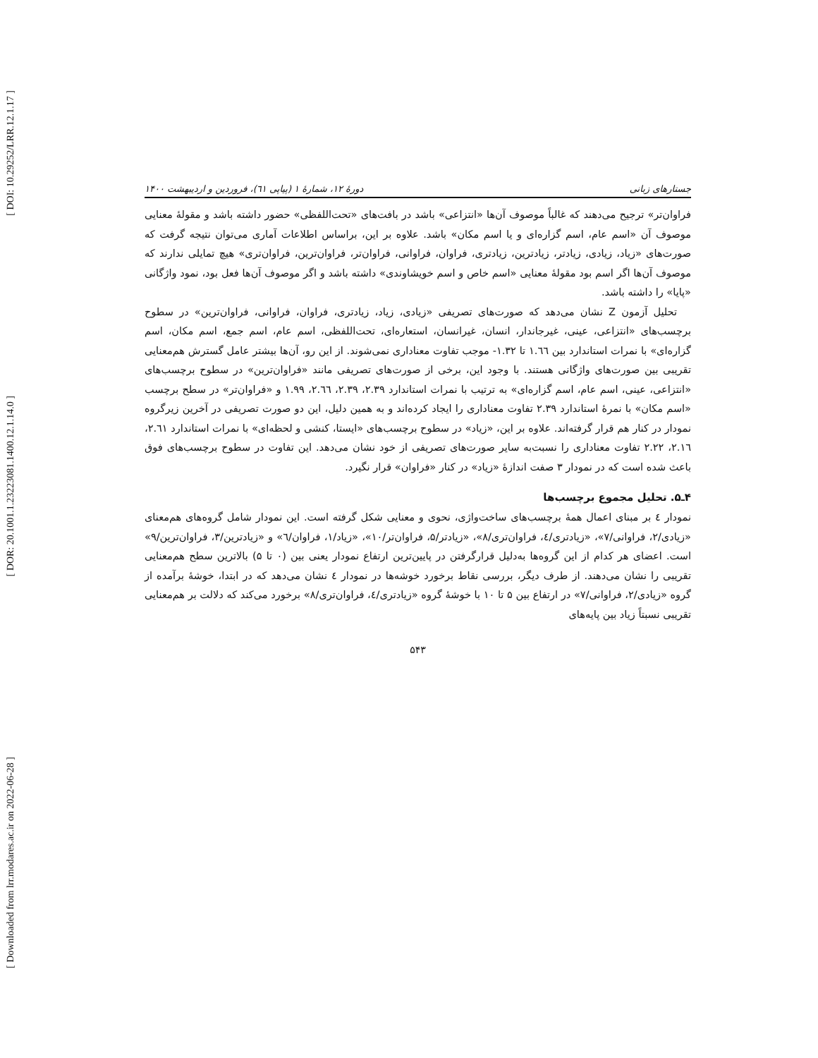[ DOI: 10.29252/LRR.12.1.17 ]
[ DOR: 20.1001.1.23223081.1400.12.1.14.0 ]
[ Downloaded from lrr.modares.ac.ir on 2022-06-28 ]
جستارهای زبانی دورهٔ ۱۲، شمارهٔ ۱ (پیاپی ٦۱)، فروردین و اردیبهشت ۱۴۰۰
فراوان‌تر» ترجیح می‌دهند که غالباً موصوف آن‌ها «انتزاعی» باشد در بافت‌های «تحت‌اللفظی» حضور داشته باشد و مقولهٔ معنایی موصوف آن «اسم عام، اسم گزاره‌ای و یا اسم مکان» باشد. علاوه بر این، براساس اطلاعات آماری می‌توان نتیجه گرفت که صورت‌های «زیاد، زیادی، زیادتر، زیادترین، زیادتری، فراوان، فراوانی، فراوان‌تر، فراوان‌ترین، فراوان‌تری» هیچ تمایلی ندارند که موصوف آن‌ها اگر اسم بود مقولهٔ معنایی «اسم خاص و اسم خویشاوندی» داشته باشد و اگر موصوف آن‌ها فعل بود، نمود واژگانی «پایا» را داشته باشد.
تحلیل آزمون Z نشان می‌دهد که صورت‌های تصریفی «زیادی، زیاد، زیادتری، فراوان، فراوانی، فراوان‌ترین» در سطوح برچسب‌های «انتزاعی، عینی، غیرجاندار، انسان، غیرانسان، استعاره‌ای، تحت‌اللفظی، اسم عام، اسم جمع، اسم مکان، اسم گزاره‌ای» با نمرات استاندارد بین ۱.٦٦ تا ۱.۳۲- موجب تفاوت معناداری نمی‌شوند. از این رو، آن‌ها بیشتر عامل گسترش هم‌معنایی تقریبی بین صورت‌های واژگانی هستند. با وجود این، برخی از صورت‌های تصریفی مانند «فراوان‌ترین» در سطوح برچسب‌های «انتزاعی، عینی، اسم عام، اسم گزاره‌ای» به ترتیب با نمرات استاندارد ۲.۳۹، ۲.۳۹، ۲.٦٦، ۱.۹۹ و «فراوان‌تر» در سطح برچسب «اسم مکان» با نمرهٔ استاندارد ۲.۳۹ تفاوت معناداری را ایجاد کرده‌اند و به همین دلیل، این دو صورت تصریفی در آخرین زیرگروه نمودار در کنار هم قرار گرفته‌اند. علاوه بر این، «زیاد» در سطوح برچسب‌های «ایستا، کنشی و لحظه‌ای» با نمرات استاندارد ۲.٦۱، ۲.۱٦، ۲.۲۲ تفاوت معناداری را نسبت‌به سایر صورت‌های تصریفی از خود نشان می‌دهد. این تفاوت در سطوح برچسب‌های فوق باعث شده است که در نمودار ۳ صفت اندازهٔ «زیاد» در کنار «فراوان» قرار نگیرد.
۴ـ۵. تحلیل مجموع برچسب‌ها
نمودار ٤ بر مبنای اعمال همهٔ برچسب‌های ساخت‌واژی، نحوی و معنایی شکل گرفته است. این نمودار شامل گروه‌های هم‌معنای «زیادی/۲، فراوانی/۷»، «زیادتری/٤، فراوان‌تری/۸»، «زیادتر/۵، فراوان‌تر/۱۰»، «زیاد/۱، فراوان/٦» و «زیادترین/۳، فراوان‌ترین/۹» است. اعضای هر کدام از این گروه‌ها به‌دلیل قرارگرفتن در پایین‌ترین ارتفاع نمودار یعنی بین (۰ تا ۵) بالاترین سطح هم‌معنایی تقریبی را نشان می‌دهند. از طرف دیگر، بررسی نقاط برخورد خوشه‌ها در نمودار ٤ نشان می‌دهد که در ابتدا، خوشهٔ برآمده از گروه «زیادی/۲، فراوانی/۷» در ارتفاع بین ۵ تا ۱۰ با خوشهٔ گروه «زیادتری/٤، فراوان‌تری/۸» برخورد می‌کند که دلالت بر هم‌معنایی تقریبی نسبتاً زیاد بین پایه‌های
۵۴۳